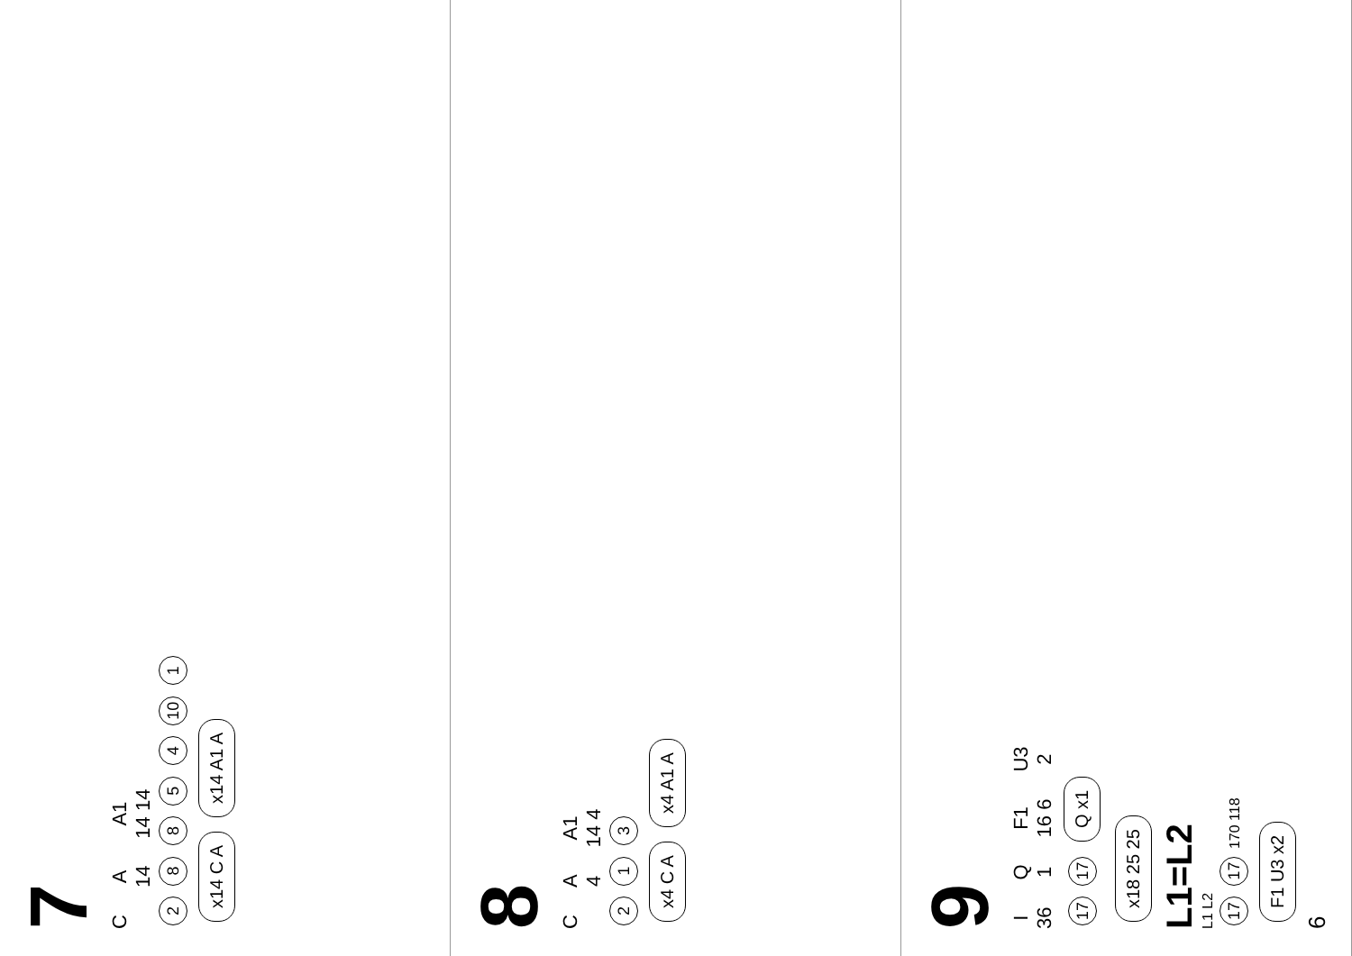7
C
A
14
A1
14 14
2 8 8 5 4 10 1
x14 C A
x14 A1 A
8
C
A
4
A1
14 4
2 1 3
x4 C A
x4 A1 A
9
I
36
Q
1
F1
16 6
U3
2
17 17 Q x1
x18 25 25
L1=L2
L1 L2
17 17 170 118
F1 U3 x2
6